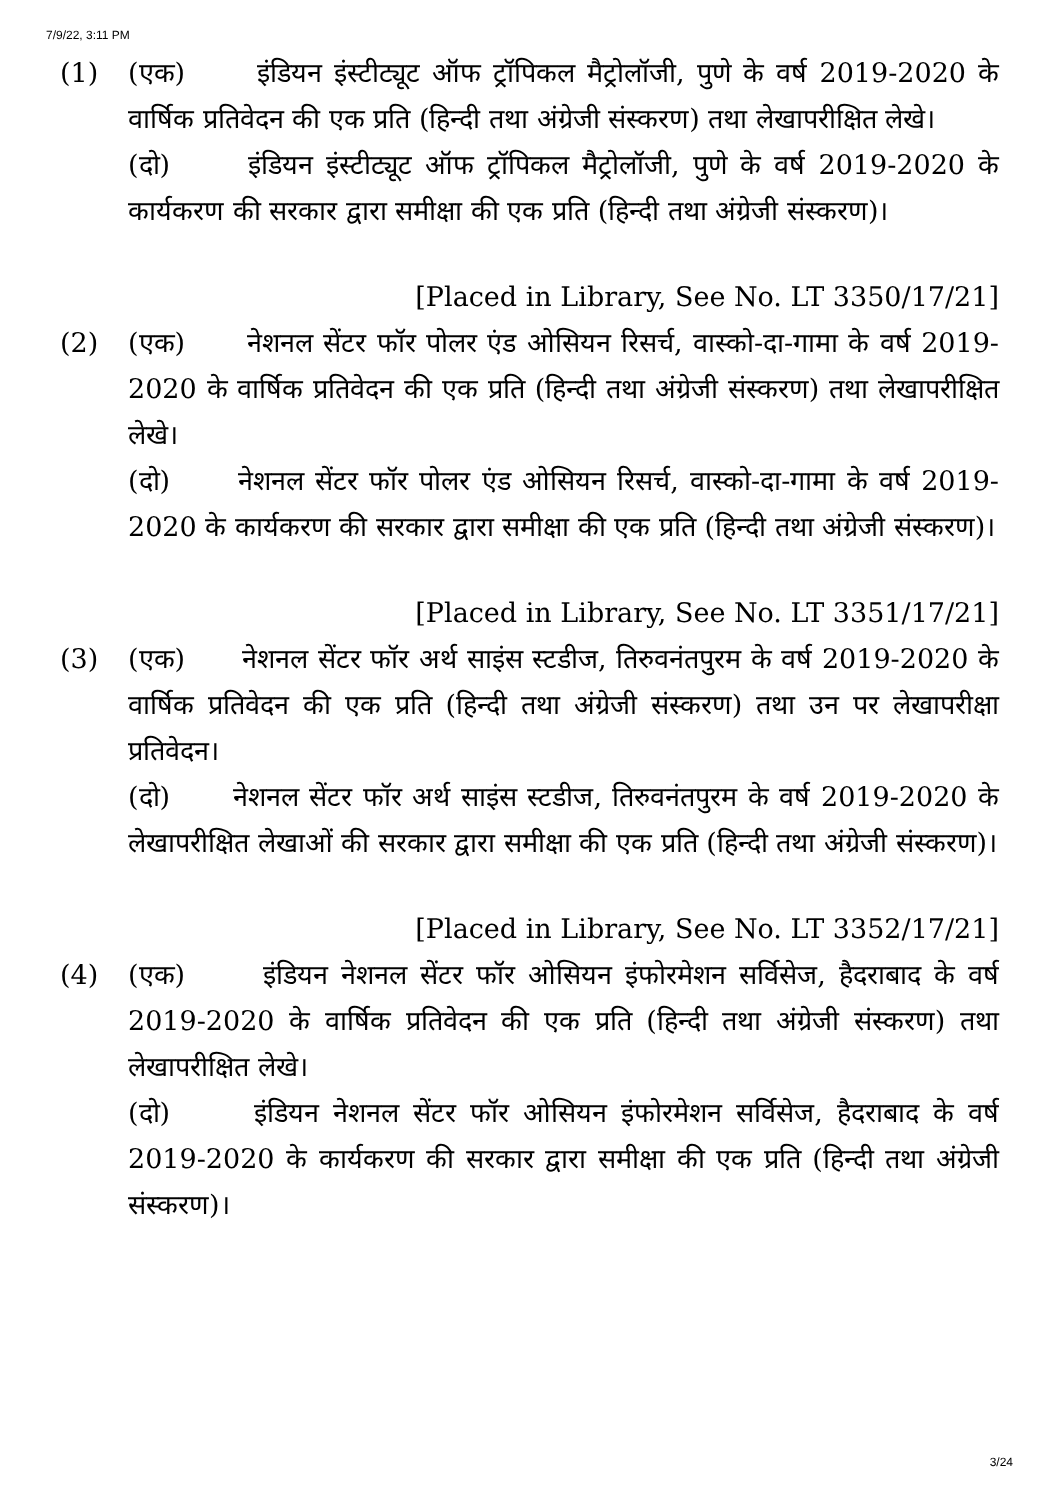7/9/22, 3:11 PM
(1) (एक) इंडियन इंस्टीट्यूट ऑफ ट्रॉपिकल मैट्रोलॉजी, पुणे के वर्ष 2019-2020 के वार्षिक प्रतिवेदन की एक प्रति (हिन्दी तथा अंग्रेजी संस्करण) तथा लेखापरीक्षित लेखे।
(दो) इंडियन इंस्टीट्यूट ऑफ ट्रॉपिकल मैट्रोलॉजी, पुणे के वर्ष 2019-2020 के कार्यकरण की सरकार द्वारा समीक्षा की एक प्रति (हिन्दी तथा अंग्रेजी संस्करण)।
[Placed in Library, See No. LT 3350/17/21]
(2) (एक) नेशनल सेंटर फॉर पोलर एंड ओसियन रिसर्च, वास्को-दा-गामा के वर्ष 2019-2020 के वार्षिक प्रतिवेदन की एक प्रति (हिन्दी तथा अंग्रेजी संस्करण) तथा लेखापरीक्षित लेखे।
(दो) नेशनल सेंटर फॉर पोलर एंड ओसियन रिसर्च, वास्को-दा-गामा के वर्ष 2019-2020 के कार्यकरण की सरकार द्वारा समीक्षा की एक प्रति (हिन्दी तथा अंग्रेजी संस्करण)।
[Placed in Library, See No. LT 3351/17/21]
(3) (एक) नेशनल सेंटर फॉर अर्थ साइंस स्टडीज, तिरुवनंतपुरम के वर्ष 2019-2020 के वार्षिक प्रतिवेदन की एक प्रति (हिन्दी तथा अंग्रेजी संस्करण) तथा उन पर लेखापरीक्षा प्रतिवेदन।
(दो) नेशनल सेंटर फॉर अर्थ साइंस स्टडीज, तिरुवनंतपुरम के वर्ष 2019-2020 के लेखापरीक्षित लेखाओं की सरकार द्वारा समीक्षा की एक प्रति (हिन्दी तथा अंग्रेजी संस्करण)।
[Placed in Library, See No. LT 3352/17/21]
(4) (एक) इंडियन नेशनल सेंटर फॉर ओसियन इंफोरमेशन सर्विसेज, हैदराबाद के वर्ष 2019-2020 के वार्षिक प्रतिवेदन की एक प्रति (हिन्दी तथा अंग्रेजी संस्करण) तथा लेखापरीक्षित लेखे।
(दो) इंडियन नेशनल सेंटर फॉर ओसियन इंफोरमेशन सर्विसेज, हैदराबाद के वर्ष 2019-2020 के कार्यकरण की सरकार द्वारा समीक्षा की एक प्रति (हिन्दी तथा अंग्रेजी संस्करण)।
3/24